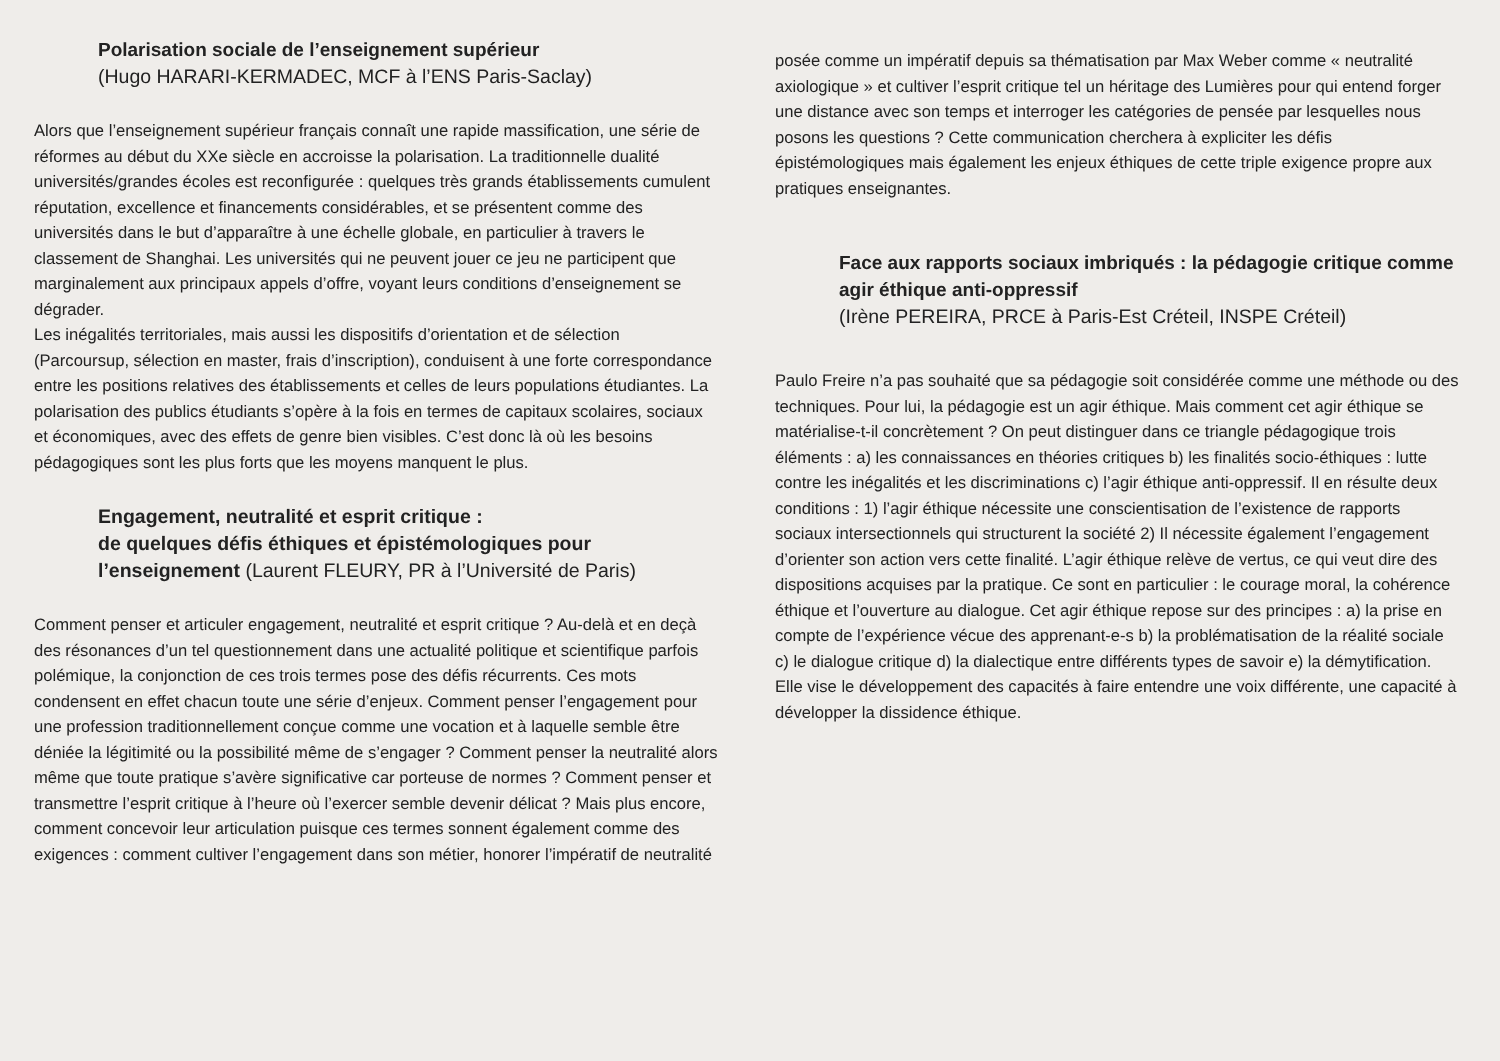Polarisation sociale de l’enseignement supérieur
(Hugo HARARI-KERMADEC, MCF à l’ENS Paris-Saclay)
Alors que l’enseignement supérieur français connaît une rapide massification, une série de réformes au début du XXe siècle en accroisse la polarisation. La traditionnelle dualité universités/grandes écoles est reconfigurée : quelques très grands établissements cumulent réputation, excellence et financements considérables, et se présentent comme des universités dans le but d’apparaître à une échelle globale, en particulier à travers le classement de Shanghai. Les universités qui ne peuvent jouer ce jeu ne participent que marginalement aux principaux appels d’offre, voyant leurs conditions d’enseignement se dégrader.
Les inégalités territoriales, mais aussi les dispositifs d’orientation et de sélection (Parcoursup, sélection en master, frais d’inscription), conduisent à une forte correspondance entre les positions relatives des établissements et celles de leurs populations étudiantes. La polarisation des publics étudiants s’opère à la fois en termes de capitaux scolaires, sociaux et économiques, avec des effets de genre bien visibles. C’est donc là où les besoins pédagogiques sont les plus forts que les moyens manquent le plus.
Engagement, neutralité et esprit critique :
de quelques défis éthiques et épistémologiques pour l’enseignement (Laurent FLEURY, PR à l’Université de Paris)
Comment penser et articuler engagement, neutralité et esprit critique ? Au-delà et en deçà des résonances d’un tel questionnement dans une actualité politique et scientifique parfois polémique, la conjonction de ces trois termes pose des défis récurrents. Ces mots condensent en effet chacun toute une série d’enjeux. Comment penser l’engagement pour une profession traditionnellement conçue comme une vocation et à laquelle semble être déniée la légitimité ou la possibilité même de s’engager ? Comment penser la neutralité alors même que toute pratique s’avère significative car porteuse de normes ? Comment penser et transmettre l’esprit critique à l’heure où l’exercer semble devenir délicat ? Mais plus encore, comment concevoir leur articulation puisque ces termes sonnent également comme des exigences : comment cultiver l’engagement dans son métier, honorer l’impératif de neutralité
posée comme un impératif depuis sa thématisation par Max Weber comme « neutralité axiologique » et cultiver l’esprit critique tel un héritage des Lumières pour qui entend forger une distance avec son temps et interroger les catégories de pensée par lesquelles nous posons les questions ? Cette communication cherchera à expliciter les défis épistémologiques mais également les enjeux éthiques de cette triple exigence propre aux pratiques enseignantes.
Face aux rapports sociaux imbriqués : la pédagogie critique comme agir éthique anti-oppressif
(Irène PEREIRA, PRCE à Paris-Est Créteil, INSPE Créteil)
Paulo Freire n’a pas souhaité que sa pédagogie soit considérée comme une méthode ou des techniques. Pour lui, la pédagogie est un agir éthique. Mais comment cet agir éthique se matérialise-t-il concrètement ? On peut distinguer dans ce triangle pédagogique trois éléments : a) les connaissances en théories critiques b) les finalités socio-éthiques : lutte contre les inégalités et les discriminations c) l’agir éthique anti-oppressif. Il en résulte deux conditions : 1) l’agir éthique nécessite une conscientisation de l’existence de rapports sociaux intersectionnels qui structurent la société 2) Il nécessite également l’engagement d’orienter son action vers cette finalité. L’agir éthique relève de vertus, ce qui veut dire des dispositions acquises par la pratique. Ce sont en particulier : le courage moral, la cohérence éthique et l’ouverture au dialogue. Cet agir éthique repose sur des principes : a) la prise en compte de l’expérience vécue des apprenant-e-s b) la problématisation de la réalité sociale c) le dialogue critique d) la dialectique entre différents types de savoir e) la démytification. Elle vise le développement des capacités à faire entendre une voix différente, une capacité à développer la dissidence éthique.